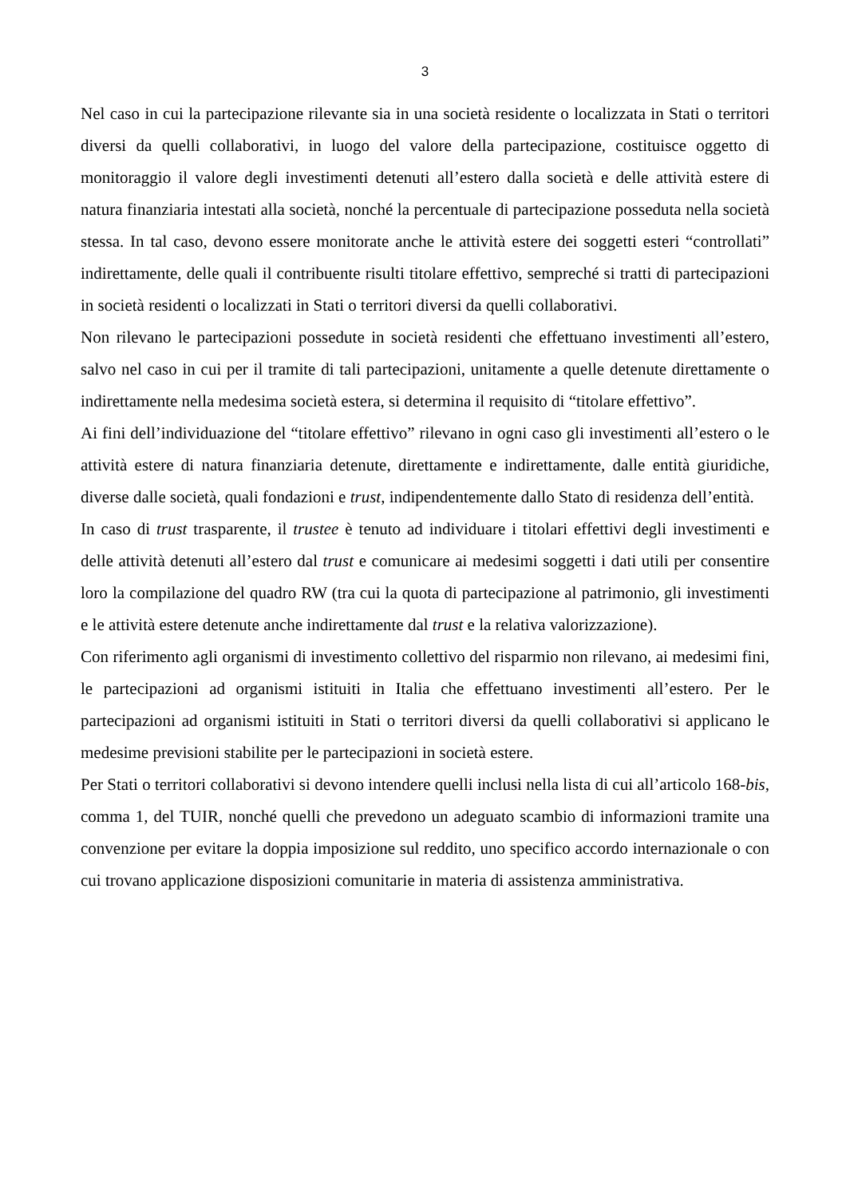3
Nel caso in cui la partecipazione rilevante sia in una società residente o localizzata in Stati o territori diversi da quelli collaborativi, in luogo del valore della partecipazione, costituisce oggetto di monitoraggio il valore degli investimenti detenuti all’estero dalla società e delle attività estere di natura finanziaria intestati alla società, nonché la percentuale di partecipazione posseduta nella società stessa. In tal caso, devono essere monitorate anche le attività estere dei soggetti esteri “controllati” indirettamente, delle quali il contribuente risulti titolare effettivo, sempreché si tratti di partecipazioni in società residenti o localizzati in Stati o territori diversi da quelli collaborativi.
Non rilevano le partecipazioni possedute in società residenti che effettuano investimenti all’estero, salvo nel caso in cui per il tramite di tali partecipazioni, unitamente a quelle detenute direttamente o indirettamente nella medesima società estera, si determina il requisito di “titolare effettivo”.
Ai fini dell’individuazione del “titolare effettivo” rilevano in ogni caso gli investimenti all’estero o le attività estere di natura finanziaria detenute, direttamente e indirettamente, dalle entità giuridiche, diverse dalle società, quali fondazioni e trust, indipendentemente dallo Stato di residenza dell’entità.
In caso di trust trasparente, il trustee è tenuto ad individuare i titolari effettivi degli investimenti e delle attività detenuti all’estero dal trust e comunicare ai medesimi soggetti i dati utili per consentire loro la compilazione del quadro RW (tra cui la quota di partecipazione al patrimonio, gli investimenti e le attività estere detenute anche indirettamente dal trust e la relativa valorizzazione).
Con riferimento agli organismi di investimento collettivo del risparmio non rilevano, ai medesimi fini, le partecipazioni ad organismi istituiti in Italia che effettuano investimenti all’estero. Per le partecipazioni ad organismi istituiti in Stati o territori diversi da quelli collaborativi si applicano le medesime previsioni stabilite per le partecipazioni in società estere.
Per Stati o territori collaborativi si devono intendere quelli inclusi nella lista di cui all’articolo 168-bis, comma 1, del TUIR, nonché quelli che prevedono un adeguato scambio di informazioni tramite una convenzione per evitare la doppia imposizione sul reddito, uno specifico accordo internazionale o con cui trovano applicazione disposizioni comunitarie in materia di assistenza amministrativa.